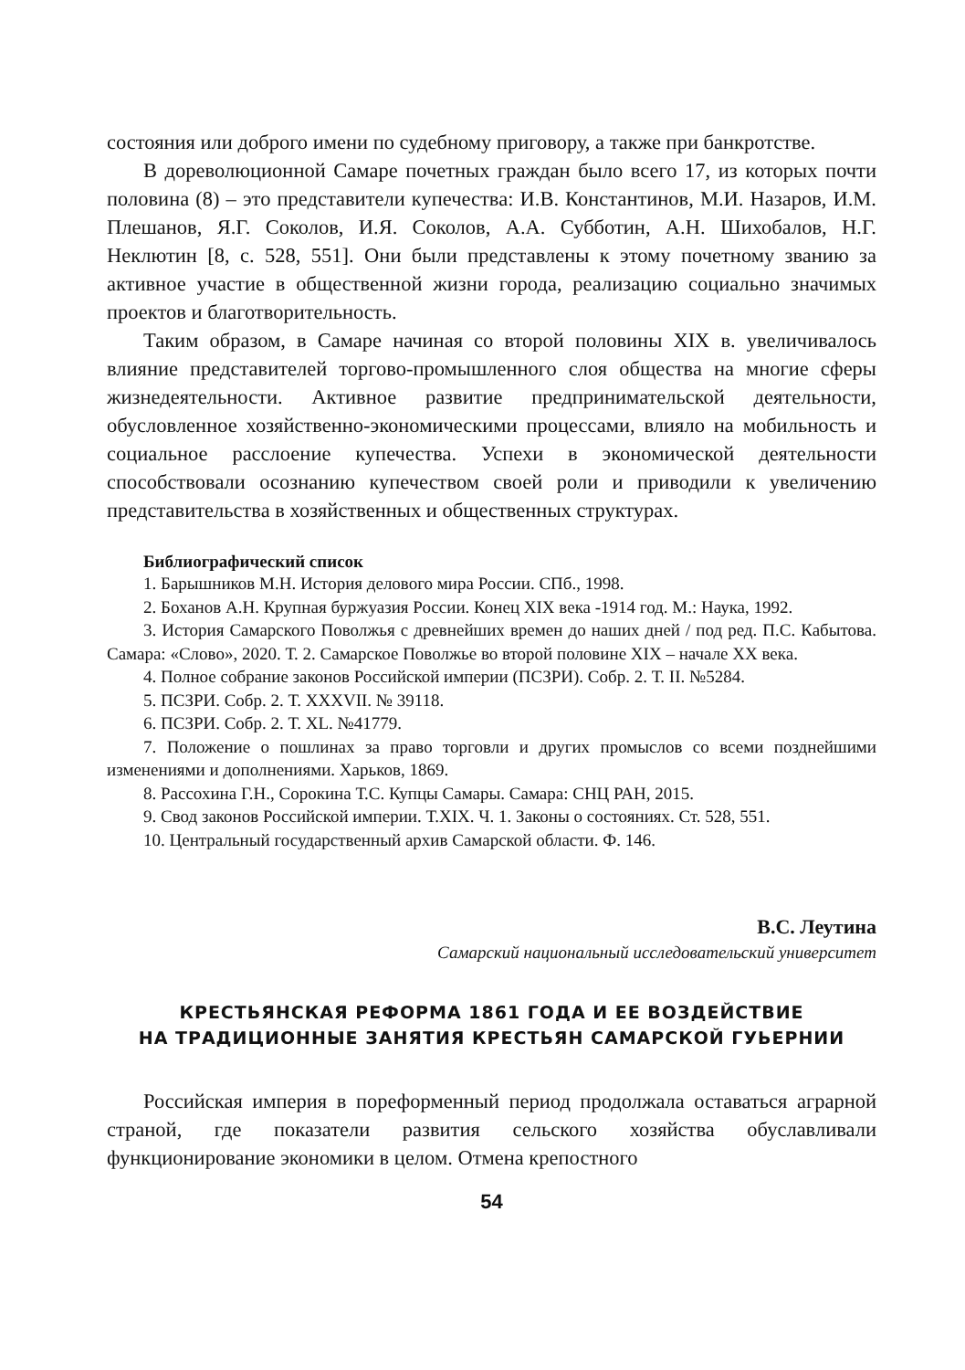состояния или доброго имени по судебному приговору, а также при банкротстве.
В дореволюционной Самаре почетных граждан было всего 17, из которых почти половина (8) – это представители купечества: И.В. Константинов, М.И. Назаров, И.М. Плешанов, Я.Г. Соколов, И.Я. Соколов, А.А. Субботин, А.Н. Шихобалов, Н.Г. Неклютин [8, с. 528, 551]. Они были представлены к этому почетному званию за активное участие в общественной жизни города, реализацию социально значимых проектов и благотворительность.
Таким образом, в Самаре начиная со второй половины XIX в. увеличивалось влияние представителей торгово-промышленного слоя общества на многие сферы жизнедеятельности. Активное развитие предпринимательской деятельности, обусловленное хозяйственно-экономическими процессами, влияло на мобильность и социальное расслоение купечества. Успехи в экономической деятельности способствовали осознанию купечеством своей роли и приводили к увеличению представительства в хозяйственных и общественных структурах.
Библиографический список
1. Барышников М.Н. История делового мира России. СПб., 1998.
2. Боханов А.Н. Крупная буржуазия России. Конец XIX века -1914 год. М.: Наука, 1992.
3. История Самарского Поволжья с древнейших времен до наших дней / под ред. П.С. Кабытова. Самара: «Слово», 2020. Т. 2. Самарское Поволжье во второй половине XIX – начале XX века.
4. Полное собрание законов Российской империи (ПСЗРИ). Собр. 2. Т. II. №5284.
5. ПСЗРИ. Собр. 2. Т. XXXVII. № 39118.
6. ПСЗРИ. Собр. 2. Т. XL. №41779.
7. Положение о пошлинах за право торговли и других промыслов со всеми позднейшими изменениями и дополнениями. Харьков, 1869.
8. Рассохина Г.Н., Сорокина Т.С. Купцы Самары. Самара: СНЦ РАН, 2015.
9. Свод законов Российской империи. Т.XIX. Ч. 1. Законы о состояниях. Ст. 528, 551.
10. Центральный государственный архив Самарской области. Ф. 146.
В.С. Леутина
Самарский национальный исследовательский университет
КРЕСТЬЯНСКАЯ РЕФОРМА 1861 ГОДА И ЕЕ ВОЗДЕЙСТВИЕ
НА ТРАДИЦИОННЫЕ ЗАНЯТИЯ КРЕСТЬЯН САМАРСКОЙ ГУЬЕРНИИ
Российская империя в пореформенный период продолжала оставаться аграрной страной, где показатели развития сельского хозяйства обуславливали функционирование экономики в целом. Отмена крепостного
54